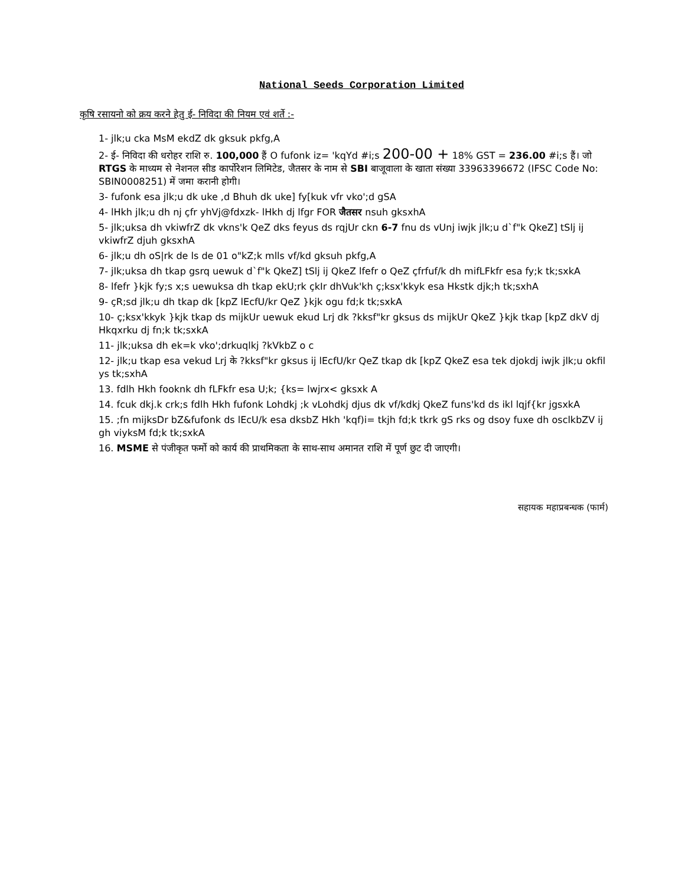National Seeds Corporation Limited
कृषि रसायनो को क्रय करने हेतु ई- निविदा की नियम एवं शर्ते :-
1- jlk;u cka MsM ekdZ dk gksuk pkfg,A
2- ई- निविदा की धरोहर राशि रु. 100,000 हैं O fufonk iz= 'kqYd #i;s 200-00 + 18% GST = 236.00 #i;s हैं। जो RTGS के माध्यम से नेशनल सीड कार्पोरेशन लिमिटेड, जैतसर के नाम से SBI बाजूवाला के खाता संख्या 33963396672 (IFSC Code No: SBIN0008251) में जमा करानी होगी।
3- fufonk esa jlk;u dk uke ,d Bhuh dk uke] fy[kuk vfr vko';d gSA
4- lHkh jlk;u dh nj çfr yhVj@fdxzk- lHkh dj lfgr FOR जैतसर nsuh gksxhA
5- jlk;uksa dh vkiwfrZ dk vkns'k QeZ dks feyus ds rqjUr ckn 6-7 fnu ds vUnj iwjk jlk;u d`f"k QkeZ] tSlj ij vkiwfrZ djuh gksxhA
6- jlk;u dh oS|rk de ls de 01 o"kZ;k mlls vf/kd gksuh pkfg,A
7- jlk;uksa dh tkap gsrq uewuk d`f"k QkeZ] tSlj ij QkeZ lfefr o QeZ çfrfuf/k dh mifLFkfr esa fy;k tk;sxkA
8- lfefr }kjk fy;s x;s uewuksa dh tkap ekU;rk çkIr dhVuk'kh ç;ksx'kkyk esa Hkstk djk;h tk;sxhA
9- çR;sd jlk;u dh tkap dk [kpZ lEcfU/kr QeZ }kjk ogu fd;k tk;sxkA
10- ç;ksx'kkyk }kjk tkap ds mijkUr uewuk ekud Lrj dk ?kksf"kr gksus ds mijkUr QkeZ }kjk tkap [kpZ dkV dj Hkqxrku dj fn;k tk;sxkA
11- jlk;uksa dh ek=k vko';drkuqlkj ?kVkbZ o c
12- jlk;u tkap esa vekud Lrj के ?kksf"kr gksus ij lEcfU/kr QeZ tkap dk [kpZ QkeZ esa tek djokdj iwjk jlk;u okfil ys tk;sxhA
13. fdlh Hkh fooknk dh fLFkfr esa U;k; {ks= lwjrx< gksxk A
14. fcuk dkj.k crk;s fdlh Hkh fufonk Lohdkj ;k vLohdkj djus dk vf/kdkj QkeZ funs'kd ds ikl lqjf{kr jgsxkA
15. ;fn mijksDr bZ&fufonk ds lEcU/k esa dksbZ Hkh 'kqf)i= tkjh fd;k tkrk gS rks og dsoy fuxe dh osclkbZV ij gh viyksM fd;k tk;sxkA
16. MSME से पंजीकृत फर्मो को कार्य की प्राथमिकता के साथ-साथ अमानत राशि में पूर्ण छुट दी जाएगी।
सहायक महाप्रबन्धक (फार्म)